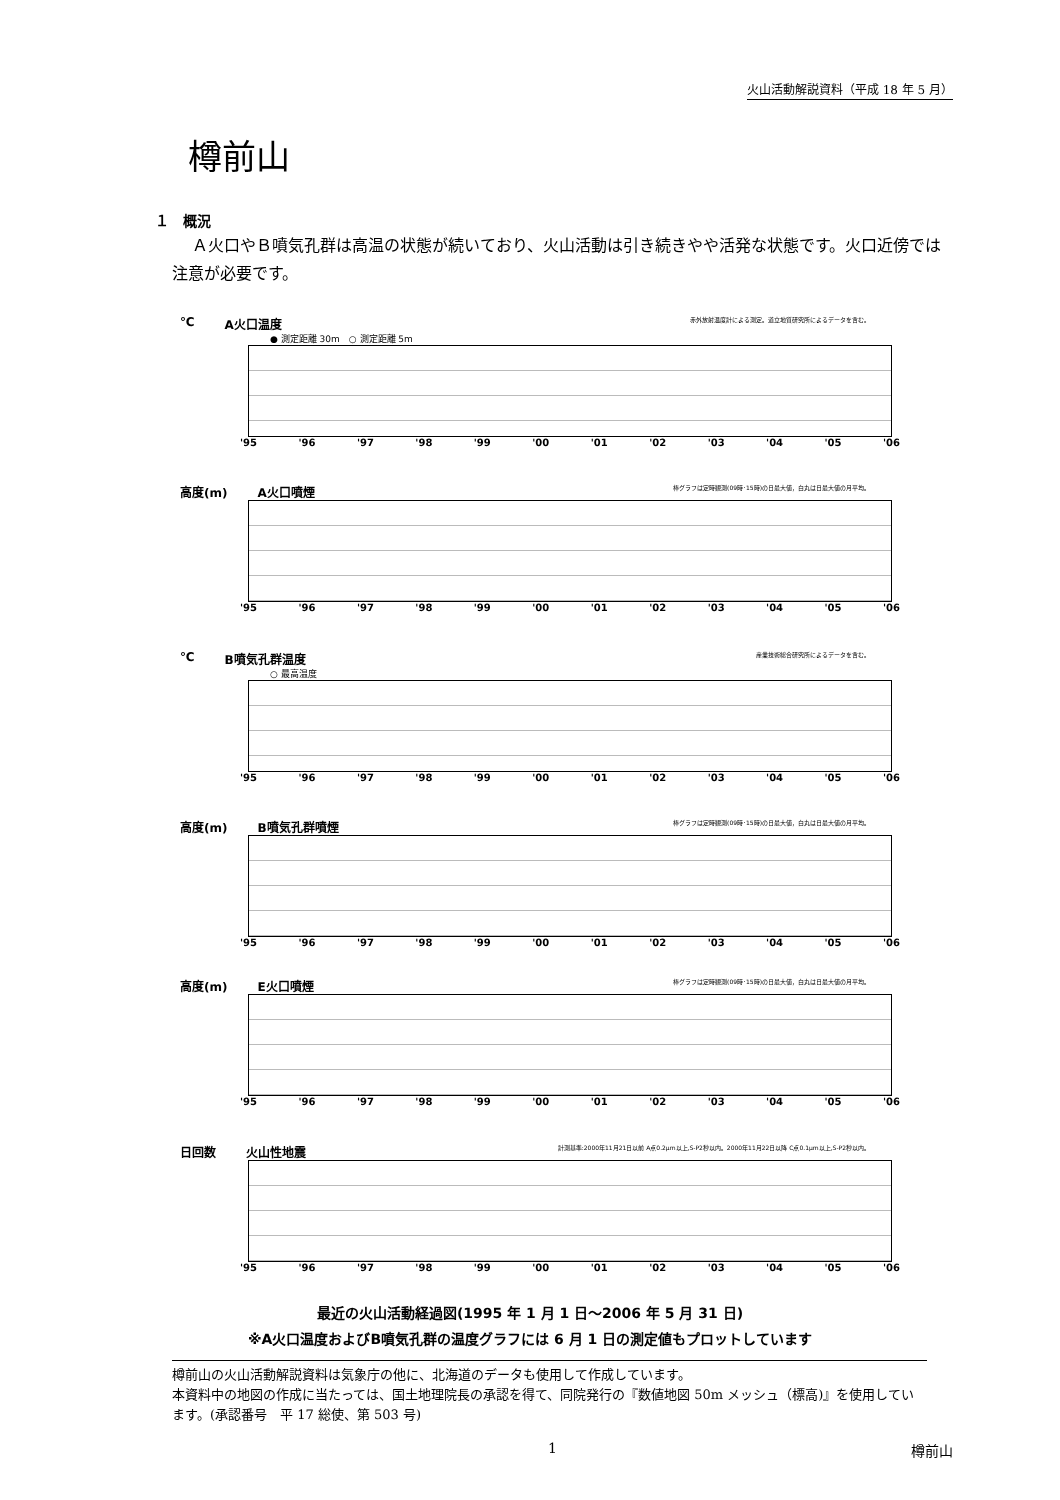火山活動解説資料（平成 18 年 5 月）
樽前山
１　概況
Ａ火口やＢ噴気孔群は高温の状態が続いており、火山活動は引き続きやや活発な状態です。火口近傍では注意が必要です。
℃ A火口温度 赤外放射温度計による測定。道立地質研究所によるデータを含む。
● 測定距離 30m　○ 測定距離 5m
'95 '96 '97 '98 '99 '00 '01 '02 '03 '04 '05 '06
高度(m) A火口噴煙 棒グラフは定時観測(09時･15時)の日最大値，白丸は日最大値の月平均。
'95 '96 '97 '98 '99 '00 '01 '02 '03 '04 '05 '06
℃ B噴気孔群温度 産業技術総合研究所によるデータを含む。
○ 最高温度
'95 '96 '97 '98 '99 '00 '01 '02 '03 '04 '05 '06
高度(m) B噴気孔群噴煙 棒グラフは定時観測(09時･15時)の日最大値，白丸は日最大値の月平均。
'95 '96 '97 '98 '99 '00 '01 '02 '03 '04 '05 '06
高度(m) E火口噴煙 棒グラフは定時観測(09時･15時)の日最大値，白丸は日最大値の月平均。
'95 '96 '97 '98 '99 '00 '01 '02 '03 '04 '05 '06
日回数 火山性地震 計測基準:2000年11月21日以前 A点0.2μm以上,S-P2秒以内。2000年11月22日以降 C点0.1μm以上,S-P2秒以内。
'95 '96 '97 '98 '99 '00 '01 '02 '03 '04 '05 '06
最近の火山活動経過図(1995 年 1 月 1 日～2006 年 5 月 31 日)
※A火口温度およびB噴気孔群の温度グラフには 6 月 1 日の測定値もプロットしています
樽前山の火山活動解説資料は気象庁の他に、北海道のデータも使用して作成しています。
本資料中の地図の作成に当たっては、国土地理院長の承認を得て、同院発行の『数値地図 50m メッシュ（標高)』を使用しています。(承認番号　平 17 総使、第 503 号)
1 樽前山